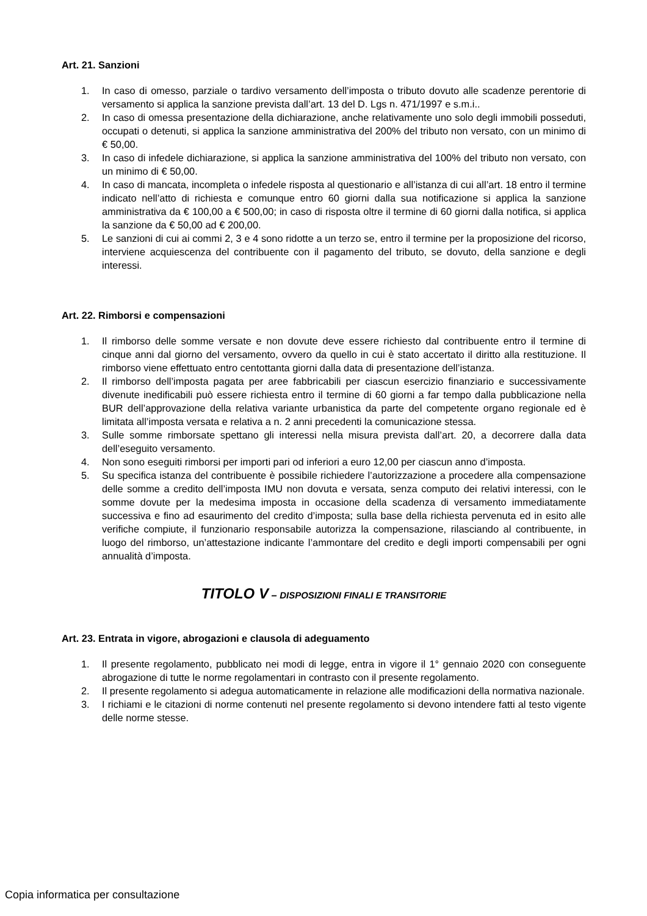Art. 21. Sanzioni
1. In caso di omesso, parziale o tardivo versamento dell’imposta o tributo dovuto alle scadenze perentorie di versamento si applica la sanzione prevista dall’art. 13 del D. Lgs n. 471/1997 e s.m.i..
2. In caso di omessa presentazione della dichiarazione, anche relativamente uno solo degli immobili posseduti, occupati o detenuti, si applica la sanzione amministrativa del 200% del tributo non versato, con un minimo di € 50,00.
3. In caso di infedele dichiarazione, si applica la sanzione amministrativa del 100% del tributo non versato, con un minimo di € 50,00.
4. In caso di mancata, incompleta o infedele risposta al questionario e all’istanza di cui all’art. 18 entro il termine indicato nell’atto di richiesta e comunque entro 60 giorni dalla sua notificazione si applica la sanzione amministrativa da € 100,00 a € 500,00; in caso di risposta oltre il termine di 60 giorni dalla notifica, si applica la sanzione da € 50,00 ad € 200,00.
5. Le sanzioni di cui ai commi 2, 3 e 4 sono ridotte a un terzo se, entro il termine per la proposizione del ricorso, interviene acquiescenza del contribuente con il pagamento del tributo, se dovuto, della sanzione e degli interessi.
Art. 22. Rimborsi e compensazioni
1. Il rimborso delle somme versate e non dovute deve essere richiesto dal contribuente entro il termine di cinque anni dal giorno del versamento, ovvero da quello in cui è stato accertato il diritto alla restituzione. Il rimborso viene effettuato entro centottanta giorni dalla data di presentazione dell’istanza.
2. Il rimborso dell’imposta pagata per aree fabbricabili per ciascun esercizio finanziario e successivamente divenute inedificabili può essere richiesta entro il termine di 60 giorni a far tempo dalla pubblicazione nella BUR dell’approvazione della relativa variante urbanistica da parte del competente organo regionale ed è limitata all’imposta versata e relativa a n. 2 anni precedenti la comunicazione stessa.
3. Sulle somme rimborsate spettano gli interessi nella misura prevista dall’art. 20, a decorrere dalla data dell’eseguito versamento.
4. Non sono eseguiti rimborsi per importi pari od inferiori a euro 12,00 per ciascun anno d’imposta.
5. Su specifica istanza del contribuente è possibile richiedere l’autorizzazione a procedere alla compensazione delle somme a credito dell’imposta IMU non dovuta e versata, senza computo dei relativi interessi, con le somme dovute per la medesima imposta in occasione della scadenza di versamento immediatamente successiva e fino ad esaurimento del credito d’imposta; sulla base della richiesta pervenuta ed in esito alle verifiche compiute, il funzionario responsabile autorizza la compensazione, rilasciando al contribuente, in luogo del rimborso, un’attestazione indicante l’ammontare del credito e degli importi compensabili per ogni annualità d’imposta.
TITOLO V – DISPOSIZIONI FINALI E TRANSITORIE
Art. 23. Entrata in vigore, abrogazioni e clausola di adeguamento
1. Il presente regolamento, pubblicato nei modi di legge, entra in vigore il 1° gennaio 2020 con conseguente abrogazione di tutte le norme regolamentari in contrasto con il presente regolamento.
2. Il presente regolamento si adegua automaticamente in relazione alle modificazioni della normativa nazionale.
3. I richiami e le citazioni di norme contenuti nel presente regolamento si devono intendere fatti al testo vigente delle norme stesse.
Copia informatica per consultazione